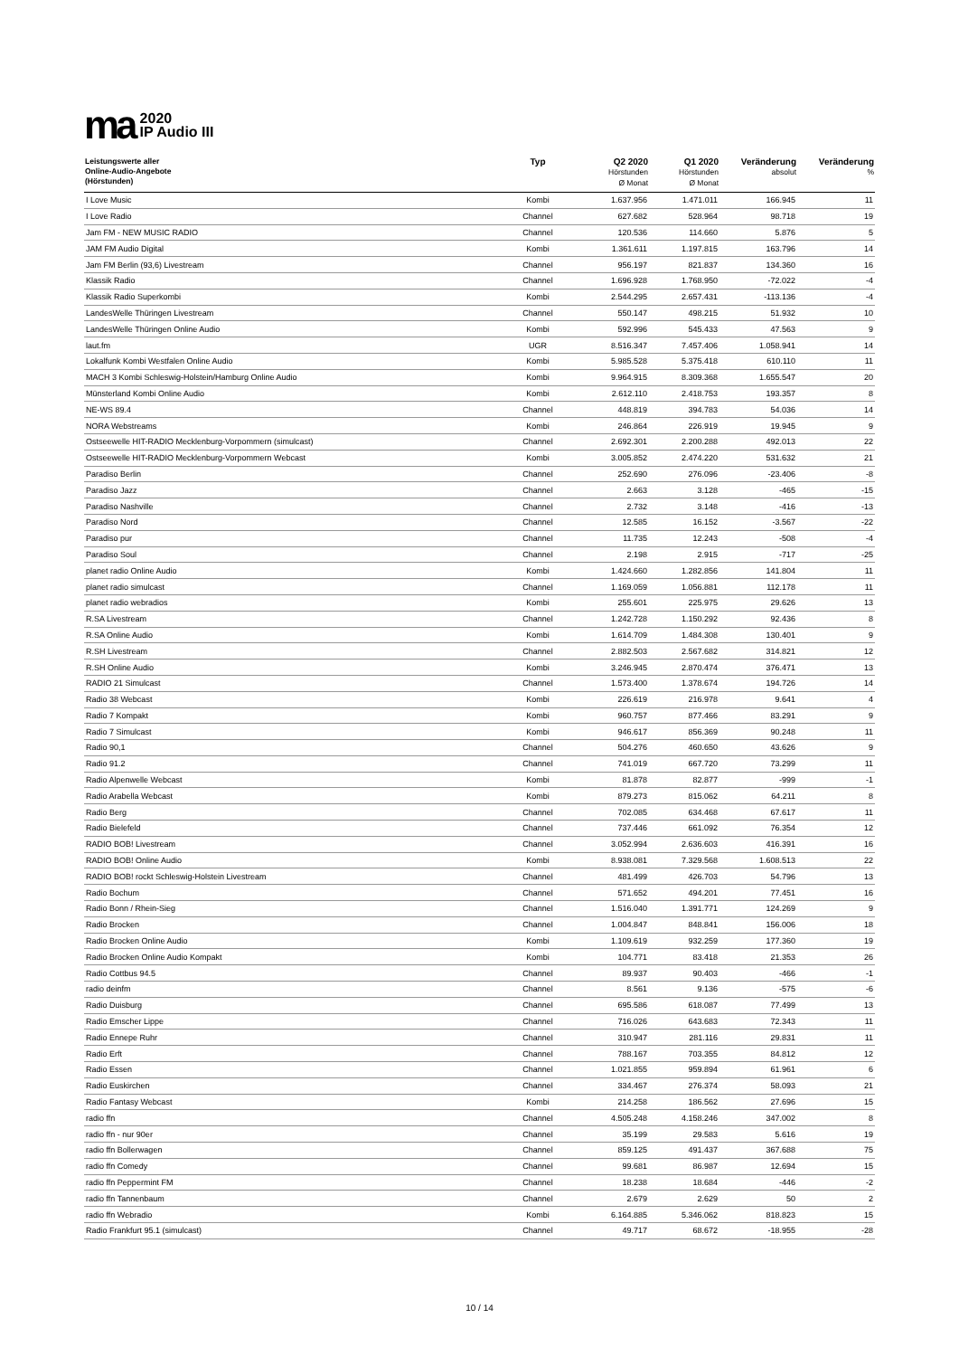ma
2020
IP Audio III
| Leistungswerte aller Online-Audio-Angebote (Hörstunden) | Typ | Q2 2020 Hörstunden Ø Monat | Q1 2020 Hörstunden Ø Monat | Veränderung absolut | Veränderung % |
| --- | --- | --- | --- | --- | --- |
| I Love Music | Kombi | 1.637.956 | 1.471.011 | 166.945 | 11 |
| I Love Radio | Channel | 627.682 | 528.964 | 98.718 | 19 |
| Jam FM - NEW MUSIC RADIO | Channel | 120.536 | 114.660 | 5.876 | 5 |
| JAM FM Audio Digital | Kombi | 1.361.611 | 1.197.815 | 163.796 | 14 |
| Jam FM Berlin (93,6) Livestream | Channel | 956.197 | 821.837 | 134.360 | 16 |
| Klassik Radio | Channel | 1.696.928 | 1.768.950 | -72.022 | -4 |
| Klassik Radio Superkombi | Kombi | 2.544.295 | 2.657.431 | -113.136 | -4 |
| LandesWelle Thüringen Livestream | Channel | 550.147 | 498.215 | 51.932 | 10 |
| LandesWelle Thüringen Online Audio | Kombi | 592.996 | 545.433 | 47.563 | 9 |
| laut.fm | UGR | 8.516.347 | 7.457.406 | 1.058.941 | 14 |
| Lokalfunk Kombi Westfalen Online Audio | Kombi | 5.985.528 | 5.375.418 | 610.110 | 11 |
| MACH 3 Kombi Schleswig-Holstein/Hamburg Online Audio | Kombi | 9.964.915 | 8.309.368 | 1.655.547 | 20 |
| Münsterland Kombi Online Audio | Kombi | 2.612.110 | 2.418.753 | 193.357 | 8 |
| NE-WS 89.4 | Channel | 448.819 | 394.783 | 54.036 | 14 |
| NORA Webstreams | Kombi | 246.864 | 226.919 | 19.945 | 9 |
| Ostseewelle HIT-RADIO Mecklenburg-Vorpommern (simulcast) | Channel | 2.692.301 | 2.200.288 | 492.013 | 22 |
| Ostseewelle HIT-RADIO Mecklenburg-Vorpommern Webcast | Kombi | 3.005.852 | 2.474.220 | 531.632 | 21 |
| Paradiso Berlin | Channel | 252.690 | 276.096 | -23.406 | -8 |
| Paradiso Jazz | Channel | 2.663 | 3.128 | -465 | -15 |
| Paradiso Nashville | Channel | 2.732 | 3.148 | -416 | -13 |
| Paradiso Nord | Channel | 12.585 | 16.152 | -3.567 | -22 |
| Paradiso pur | Channel | 11.735 | 12.243 | -508 | -4 |
| Paradiso Soul | Channel | 2.198 | 2.915 | -717 | -25 |
| planet radio Online Audio | Kombi | 1.424.660 | 1.282.856 | 141.804 | 11 |
| planet radio simulcast | Channel | 1.169.059 | 1.056.881 | 112.178 | 11 |
| planet radio webradios | Kombi | 255.601 | 225.975 | 29.626 | 13 |
| R.SA Livestream | Channel | 1.242.728 | 1.150.292 | 92.436 | 8 |
| R.SA Online Audio | Kombi | 1.614.709 | 1.484.308 | 130.401 | 9 |
| R.SH Livestream | Channel | 2.882.503 | 2.567.682 | 314.821 | 12 |
| R.SH Online Audio | Kombi | 3.246.945 | 2.870.474 | 376.471 | 13 |
| RADIO 21 Simulcast | Channel | 1.573.400 | 1.378.674 | 194.726 | 14 |
| Radio 38 Webcast | Kombi | 226.619 | 216.978 | 9.641 | 4 |
| Radio 7 Kompakt | Kombi | 960.757 | 877.466 | 83.291 | 9 |
| Radio 7 Simulcast | Kombi | 946.617 | 856.369 | 90.248 | 11 |
| Radio 90,1 | Channel | 504.276 | 460.650 | 43.626 | 9 |
| Radio 91.2 | Channel | 741.019 | 667.720 | 73.299 | 11 |
| Radio Alpenwelle Webcast | Kombi | 81.878 | 82.877 | -999 | -1 |
| Radio Arabella Webcast | Kombi | 879.273 | 815.062 | 64.211 | 8 |
| Radio Berg | Channel | 702.085 | 634.468 | 67.617 | 11 |
| Radio Bielefeld | Channel | 737.446 | 661.092 | 76.354 | 12 |
| RADIO BOB! Livestream | Channel | 3.052.994 | 2.636.603 | 416.391 | 16 |
| RADIO BOB! Online Audio | Kombi | 8.938.081 | 7.329.568 | 1.608.513 | 22 |
| RADIO BOB! rockt Schleswig-Holstein Livestream | Channel | 481.499 | 426.703 | 54.796 | 13 |
| Radio Bochum | Channel | 571.652 | 494.201 | 77.451 | 16 |
| Radio Bonn / Rhein-Sieg | Channel | 1.516.040 | 1.391.771 | 124.269 | 9 |
| Radio Brocken | Channel | 1.004.847 | 848.841 | 156.006 | 18 |
| Radio Brocken Online Audio | Kombi | 1.109.619 | 932.259 | 177.360 | 19 |
| Radio Brocken Online Audio Kompakt | Kombi | 104.771 | 83.418 | 21.353 | 26 |
| Radio Cottbus 94.5 | Channel | 89.937 | 90.403 | -466 | -1 |
| radio deinfm | Channel | 8.561 | 9.136 | -575 | -6 |
| Radio Duisburg | Channel | 695.586 | 618.087 | 77.499 | 13 |
| Radio Emscher Lippe | Channel | 716.026 | 643.683 | 72.343 | 11 |
| Radio Ennepe Ruhr | Channel | 310.947 | 281.116 | 29.831 | 11 |
| Radio Erft | Channel | 788.167 | 703.355 | 84.812 | 12 |
| Radio Essen | Channel | 1.021.855 | 959.894 | 61.961 | 6 |
| Radio Euskirchen | Channel | 334.467 | 276.374 | 58.093 | 21 |
| Radio Fantasy Webcast | Kombi | 214.258 | 186.562 | 27.696 | 15 |
| radio ffn | Channel | 4.505.248 | 4.158.246 | 347.002 | 8 |
| radio ffn - nur 90er | Channel | 35.199 | 29.583 | 5.616 | 19 |
| radio ffn Bollerwagen | Channel | 859.125 | 491.437 | 367.688 | 75 |
| radio ffn Comedy | Channel | 99.681 | 86.987 | 12.694 | 15 |
| radio ffn Peppermint FM | Channel | 18.238 | 18.684 | -446 | -2 |
| radio ffn Tannenbaum | Channel | 2.679 | 2.629 | 50 | 2 |
| radio ffn Webradio | Kombi | 6.164.885 | 5.346.062 | 818.823 | 15 |
| Radio Frankfurt 95.1 (simulcast) | Channel | 49.717 | 68.672 | -18.955 | -28 |
10 / 14